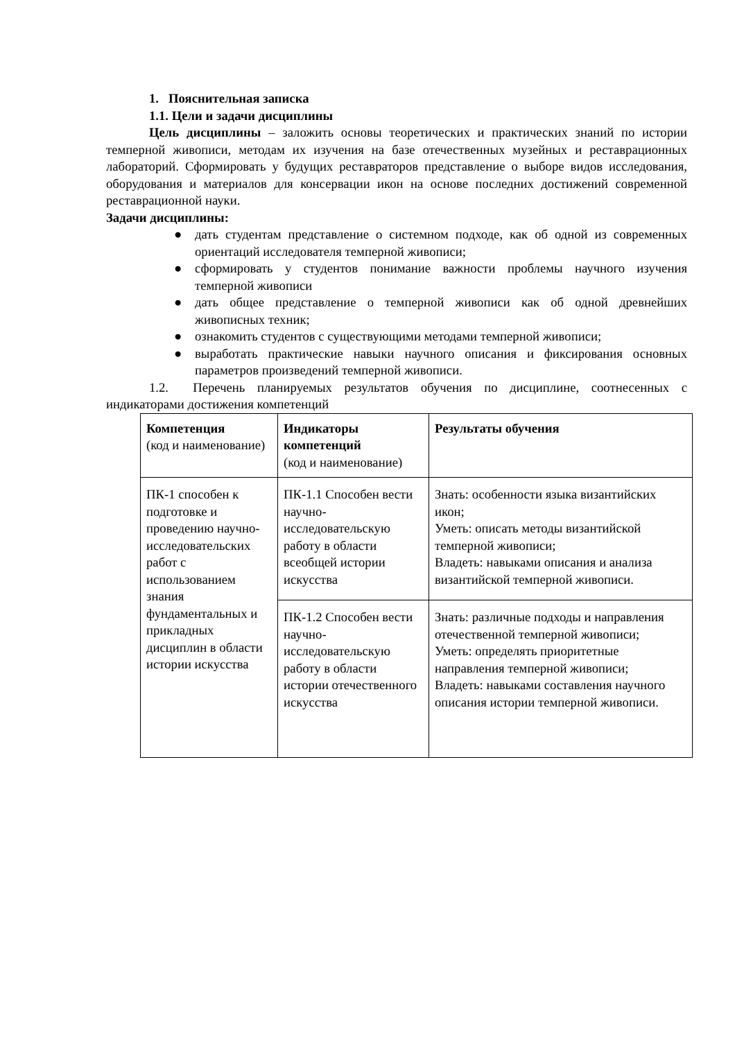1. Пояснительная записка
1.1. Цели и задачи дисциплины
Цель дисциплины – заложить основы теоретических и практических знаний по истории темперной живописи, методам их изучения на базе отечественных музейных и реставрационных лабораторий. Сформировать у будущих реставраторов представление о выборе видов исследования, оборудования и материалов для консервации икон на основе последних достижений современной реставрационной науки.
Задачи дисциплины:
● дать студентам представление о системном подходе, как об одной из современных ориентаций исследователя темперной живописи;
● сформировать у студентов понимание важности проблемы научного изучения темперной живописи
● дать общее представление о темперной живописи как об одной древнейших живописных техник;
● ознакомить студентов с существующими методами темперной живописи;
● выработать практические навыки научного описания и фиксирования основных параметров произведений темперной живописи.
1.2. Перечень планируемых результатов обучения по дисциплине, соотнесенных с индикаторами достижения компетенций
| Компетенция (код и наименование) | Индикаторы компетенций (код и наименование) | Результаты обучения |
| ПК-1 способен к подготовке и проведению научно-исследовательских работ с использованием знания фундаментальных и прикладных дисциплин в области истории искусства | ПК-1.1 Способен вести научно-исследовательскую работу в области всеобщей истории искусства | Знать: особенности языка византийских икон; Уметь: описать методы византийской темперной живописи; Владеть: навыками описания и анализа византийской темперной живописи. |
| | ПК-1.2 Способен вести научно-исследовательскую работу в области истории отечественного искусства | Знать: различные подходы и направления отечественной темперной живописи; Уметь: определять приоритетные направления темперной живописи; Владеть: навыками составления научного описания истории темперной живописи. |